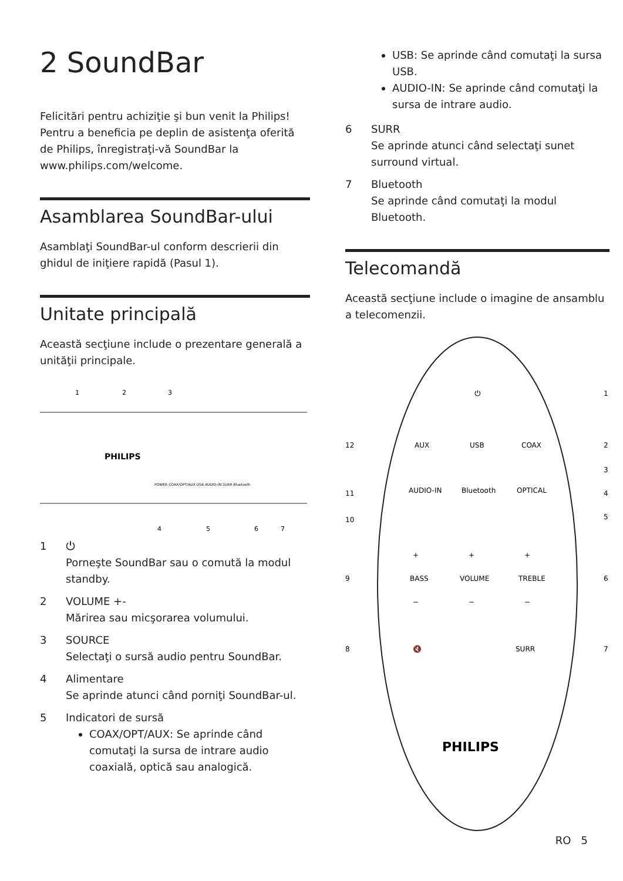2 SoundBar
Felicitări pentru achiziţie şi bun venit la Philips! Pentru a beneficia pe deplin de asistenţa oferită de Philips, înregistraţi-vă SoundBar la www.philips.com/welcome.
Asamblarea SoundBar-ului
Asamblaţi SoundBar-ul conform descrierii din ghidul de iniţiere rapidă (Pasul 1).
Unitate principală
Această secţiune include o prezentare generală a unităţii principale.
1
2
3
PHILIPS
POWER COAX/OPT/AUX USB AUDIO-IN SURR Bluetooth
4
5
6
7
1 ⏻
Porneşte SoundBar sau o comută la modul standby.
2 VOLUME +-
Mărirea sau micşorarea volumului.
3 SOURCE
Selectaţi o sursă audio pentru SoundBar.
4 Alimentare
Se aprinde atunci când porniţi SoundBar-ul.
5 Indicatori de sursă
COAX/OPT/AUX: Se aprinde când comutaţi la sursa de intrare audio coaxială, optică sau analogică.
USB: Se aprinde când comutaţi la sursa USB.
AUDIO-IN: Se aprinde când comutaţi la sursa de intrare audio.
6 SURR
Se aprinde atunci când selectaţi sunet surround virtual.
7 Bluetooth
Se aprinde când comutaţi la modul Bluetooth.
Telecomandă
Această secţiune include o imagine de ansamblu a telecomenzii.
⏻
1
AUX
USB
COAX
12
2
3
AUDIO-IN
Bluetooth
OPTICAL
11
4
5
10
+
+
+
BASS
VOLUME
TREBLE
9
6
−
−
−
🔇
SURR
8
7
PHILIPS
RO 5